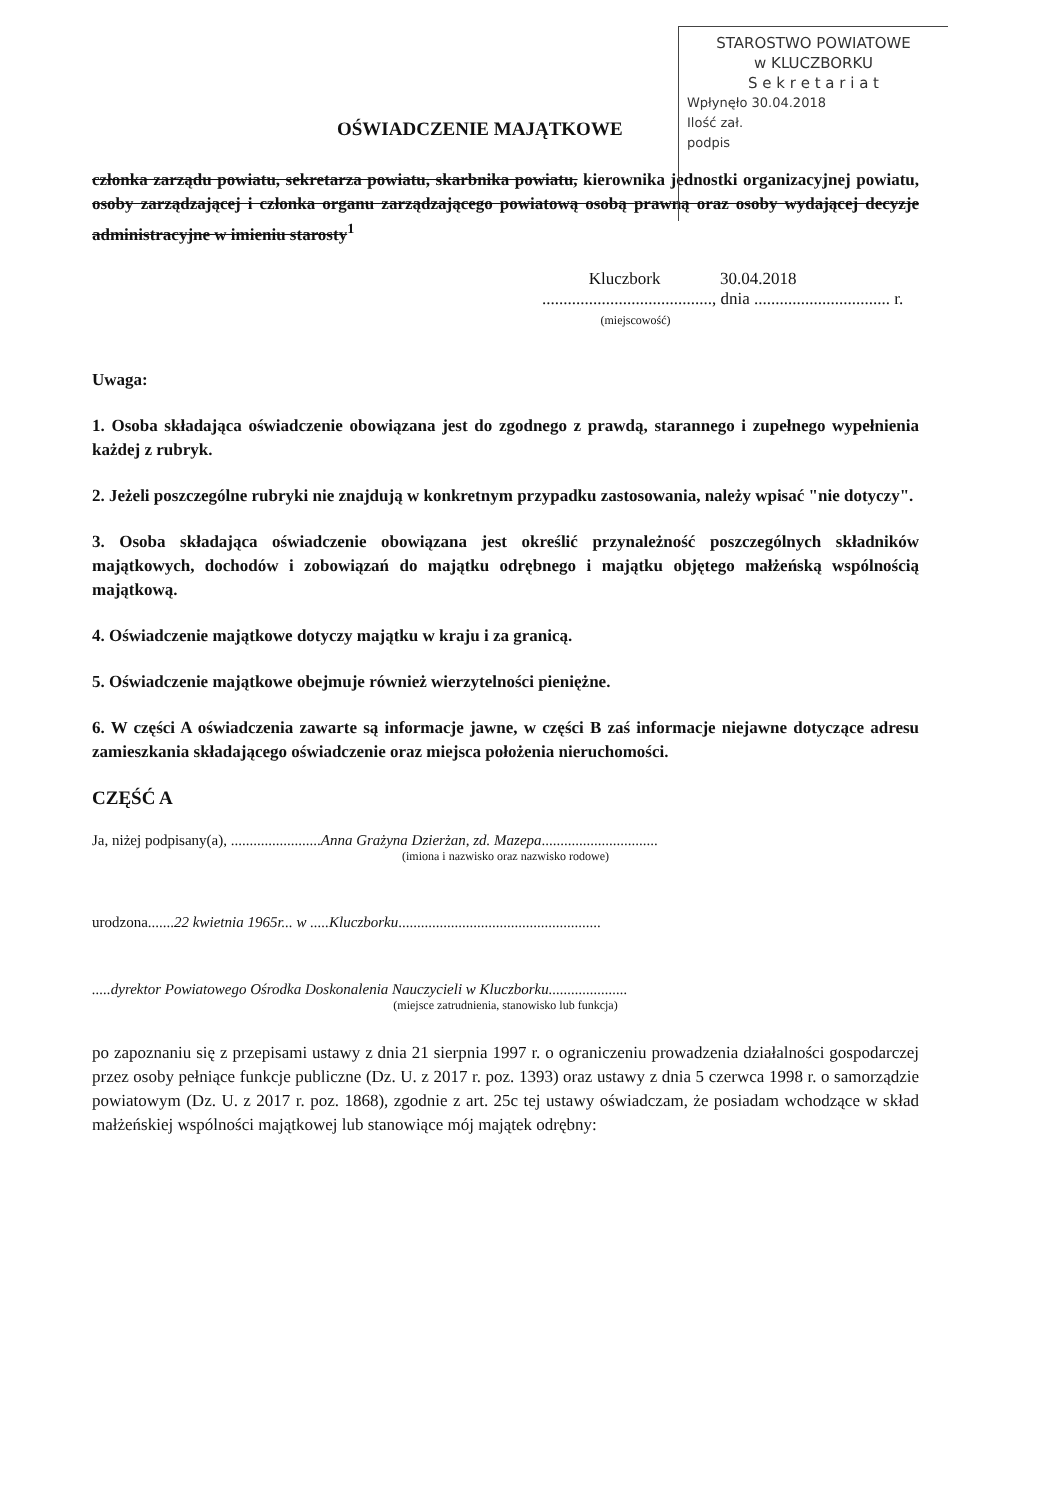STAROSTWO POWIATOWE
w KLUCZBORKU
S e k r e t a r i a t
Wpłynęło 30.04.2018
Ilość zał.
podpis
OŚWIADCZENIE MAJĄTKOWE
członka zarządu powiatu, sekretarza powiatu, skarbnika powiatu, kierownika jednostki organizacyjnej powiatu, osoby zarządzającej i członka organu zarządzającego powiatową osobą prawną oraz osoby wydającej decyzje administracyjne w imieniu starosty<sup>1</sup>
Kluczbork 30.04.2018
........................................, dnia ................................ r.
(miejscowość)
Uwaga:
1. Osoba składająca oświadczenie obowiązana jest do zgodnego z prawdą, starannego i zupełnego wypełnienia każdej z rubryk.
2. Jeżeli poszczególne rubryki nie znajdują w konkretnym przypadku zastosowania, należy wpisać "nie dotyczy".
3. Osoba składająca oświadczenie obowiązana jest określić przynależność poszczególnych składników majątkowych, dochodów i zobowiązań do majątku odrębnego i majątku objętego małżeńską wspólnością majątkową.
4. Oświadczenie majątkowe dotyczy majątku w kraju i za granicą.
5. Oświadczenie majątkowe obejmuje również wierzytelności pieniężne.
6. W części A oświadczenia zawarte są informacje jawne, w części B zaś informacje niejawne dotyczące adresu zamieszkania składającego oświadczenie oraz miejsca położenia nieruchomości.
CZĘŚĆ A
Ja, niżej podpisany(a), ........................Anna Grażyna Dzierżan, zd. Mazepa...............................
(imiona i nazwisko oraz nazwisko rodowe)
urodzona.......22 kwietnia 1965r... w .....Kluczborku......................................................
.....dyrektor Powiatowego Ośrodka Doskonalenia Nauczycieli w Kluczborku.....................
(miejsce zatrudnienia, stanowisko lub funkcja)
po zapoznaniu się z przepisami ustawy z dnia 21 sierpnia 1997 r. o ograniczeniu prowadzenia działalności gospodarczej przez osoby pełniące funkcje publiczne (Dz. U. z 2017 r. poz. 1393) oraz ustawy z dnia 5 czerwca 1998 r. o samorządzie powiatowym (Dz. U. z 2017 r. poz. 1868), zgodnie z art. 25c tej ustawy oświadczam, że posiadam wchodzące w skład małżeńskiej wspólności majątkowej lub stanowiące mój majątek odrębny: